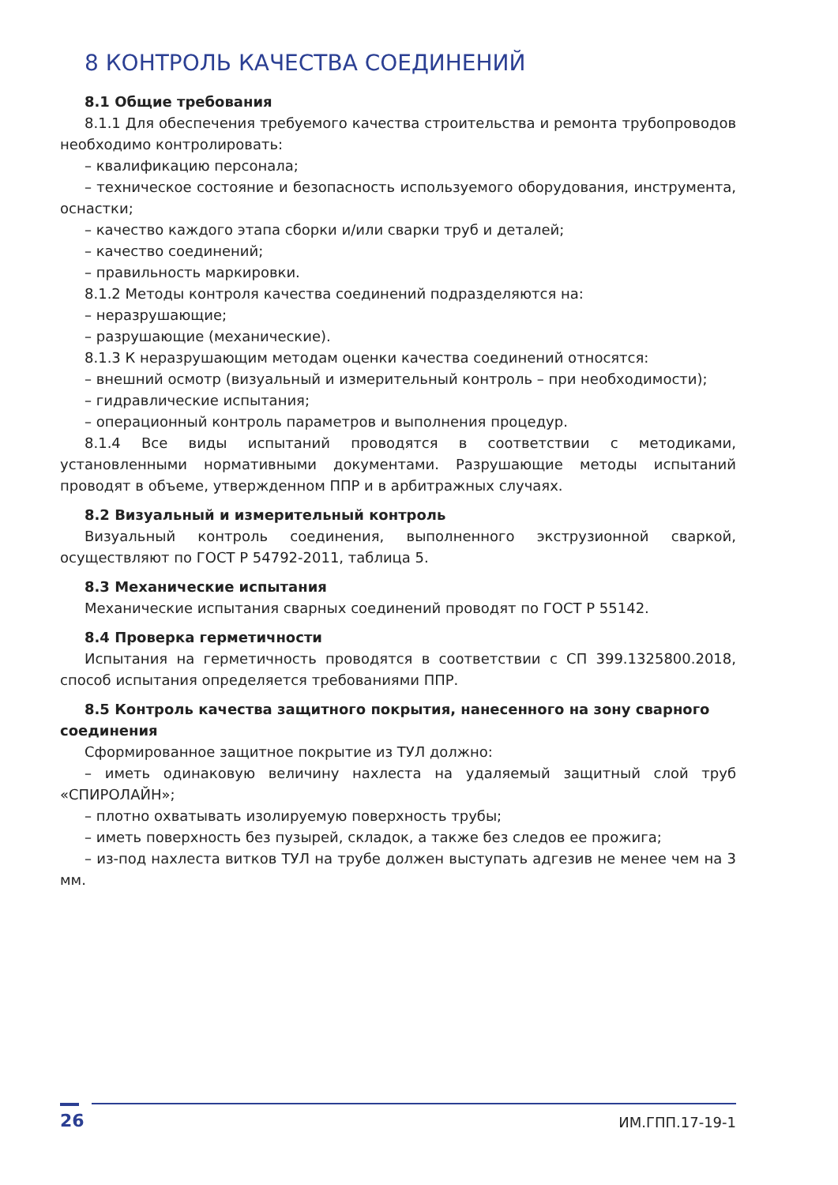8 КОНТРОЛЬ КАЧЕСТВА СОЕДИНЕНИЙ
8.1 Общие требования
8.1.1 Для обеспечения требуемого качества строительства и ремонта трубопроводов необходимо контролировать:
– квалификацию персонала;
– техническое состояние и безопасность используемого оборудования, инструмента, оснастки;
– качество каждого этапа сборки и/или сварки труб и деталей;
– качество соединений;
– правильность маркировки.
8.1.2 Методы контроля качества соединений подразделяются на:
– неразрушающие;
– разрушающие (механические).
8.1.3 К неразрушающим методам оценки качества соединений относятся:
– внешний осмотр (визуальный и измерительный контроль – при необходимости);
– гидравлические испытания;
– операционный контроль параметров и выполнения процедур.
8.1.4 Все виды испытаний проводятся в соответствии с методиками, установленными нормативными документами. Разрушающие методы испытаний проводят в объеме, утвержденном ППР и в арбитражных случаях.
8.2 Визуальный и измерительный контроль
Визуальный контроль соединения, выполненного экструзионной сваркой, осуществляют по ГОСТ Р 54792-2011, таблица 5.
8.3 Механические испытания
Механические испытания сварных соединений проводят по ГОСТ Р 55142.
8.4 Проверка герметичности
Испытания на герметичность проводятся в соответствии с СП 399.1325800.2018, способ испытания определяется требованиями ППР.
8.5 Контроль качества защитного покрытия, нанесенного на зону сварного соединения
Сформированное защитное покрытие из ТУЛ должно:
– иметь одинаковую величину нахлеста на удаляемый защитный слой труб «СПИРОЛАЙН»;
– плотно охватывать изолируемую поверхность трубы;
– иметь поверхность без пузырей, складок, а также без следов ее прожига;
– из-под нахлеста витков ТУЛ на трубе должен выступать адгезив не менее чем на 3 мм.
26
ИМ.ГПП.17-19-1